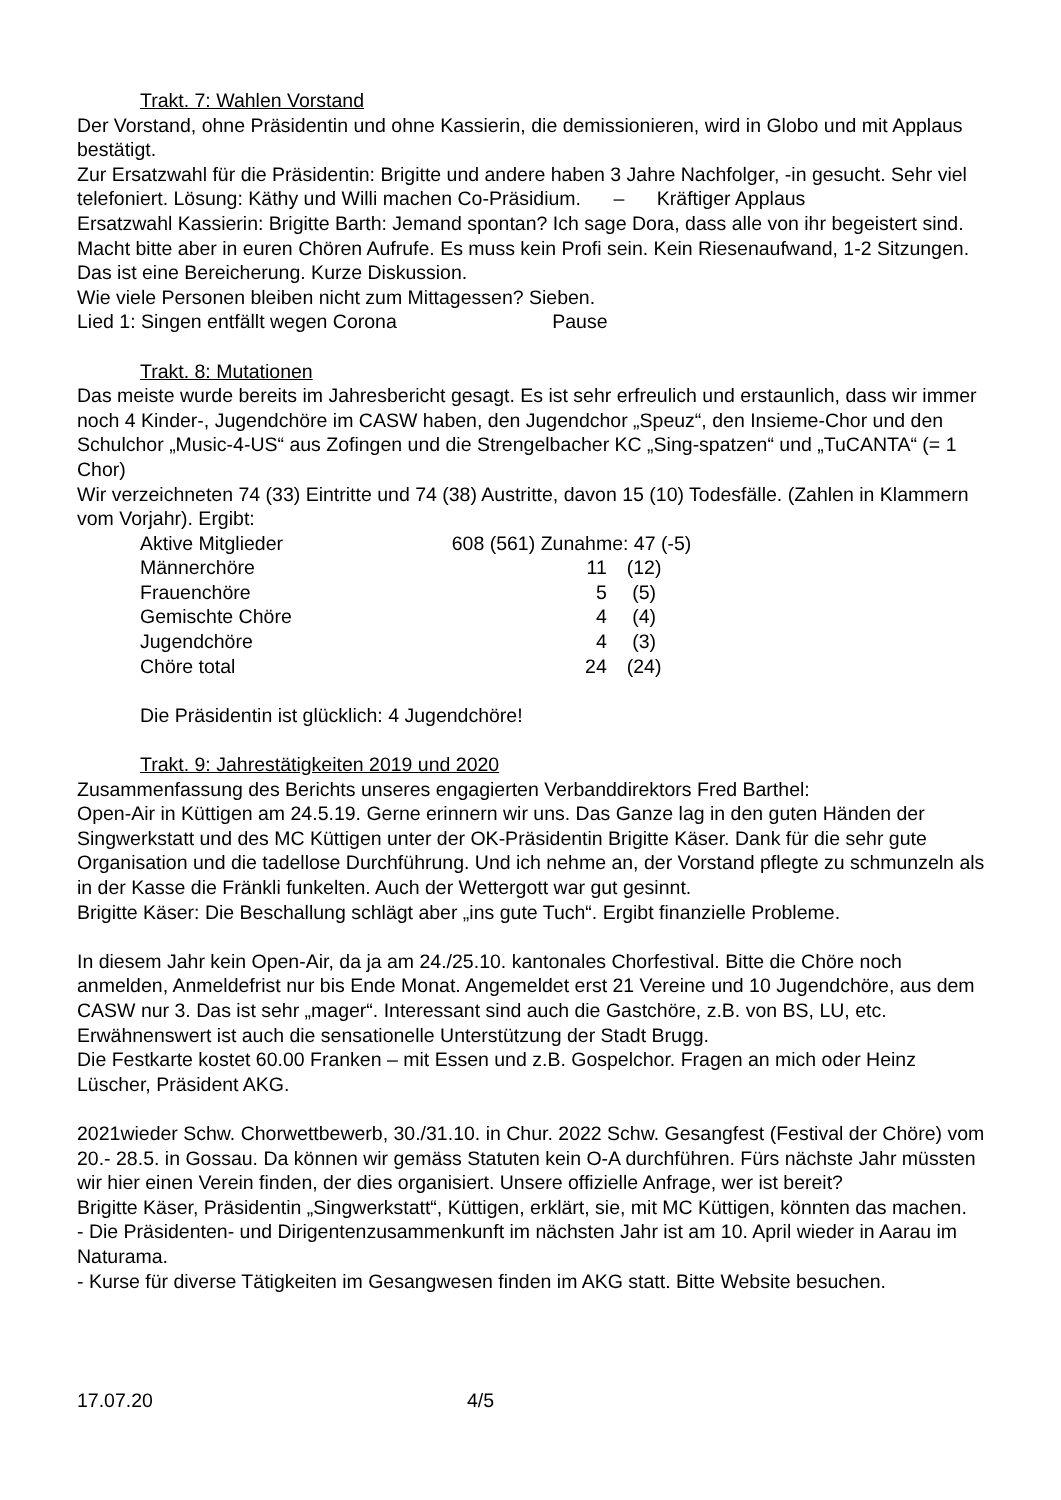Trakt. 7: Wahlen Vorstand
Der Vorstand, ohne Präsidentin und ohne Kassierin, die demissionieren, wird in Globo und mit Applaus bestätigt.
Zur Ersatzwahl für die Präsidentin: Brigitte und andere haben 3 Jahre Nachfolger, -in gesucht. Sehr viel telefoniert. Lösung: Käthy und Willi machen Co-Präsidium. – Kräftiger Applaus
Ersatzwahl Kassierin: Brigitte Barth: Jemand spontan? Ich sage Dora, dass alle von ihr begeistert sind. Macht bitte aber in euren Chören Aufrufe. Es muss kein Profi sein. Kein Riesenaufwand, 1-2 Sitzungen. Das ist eine Bereicherung. Kurze Diskussion.
Wie viele Personen bleiben nicht zum Mittagessen? Sieben.
Lied 1: Singen entfällt wegen Corona Pause
Trakt. 8: Mutationen
Das meiste wurde bereits im Jahresbericht gesagt. Es ist sehr erfreulich und erstaunlich, dass wir immer noch 4 Kinder-, Jugendchöre im CASW haben, den Jugendchor „Speuz“, den Insieme-Chor und den Schulchor „Music-4-US“ aus Zofingen und die Strengelbacher KC „Sing-spatzen“ und „TuCANTA“ (= 1 Chor)
Wir verzeichneten 74 (33) Eintritte und 74 (38) Austritte, davon 15 (10) Todesfälle. (Zahlen in Klammern vom Vorjahr). Ergibt:
| Aktive Mitglieder | 608 (561) Zunahme: 47 (-5) | |
| Männerchöre | 11 | (12) |
| Frauenchöre | 5 | (5) |
| Gemischte Chöre | 4 | (4) |
| Jugendchöre | 4 | (3) |
| Chöre total | 24 | (24) |
Die Präsidentin ist glücklich: 4 Jugendchöre!
Trakt. 9: Jahrestätigkeiten 2019 und 2020
Zusammenfassung des Berichts unseres engagierten Verbanddirektors Fred Barthel:
Open-Air in Küttigen am 24.5.19. Gerne erinnern wir uns. Das Ganze lag in den guten Händen der Singwerkstatt und des MC Küttigen unter der OK-Präsidentin Brigitte Käser. Dank für die sehr gute Organisation und die tadellose Durchführung. Und ich nehme an, der Vorstand pflegte zu schmunzeln als in der Kasse die Fränkli funkelten. Auch der Wettergott war gut gesinnt.
Brigitte Käser: Die Beschallung schlägt aber „ins gute Tuch“. Ergibt finanzielle Probleme.
In diesem Jahr kein Open-Air, da ja am 24./25.10. kantonales Chorfestival. Bitte die Chöre noch anmelden, Anmeldefrist nur bis Ende Monat. Angemeldet erst 21 Vereine und 10 Jugendchöre, aus dem CASW nur 3. Das ist sehr „mager“. Interessant sind auch die Gastchöre, z.B. von BS, LU, etc. Erwähnenswert ist auch die sensationelle Unterstützung der Stadt Brugg.
Die Festkarte kostet 60.00 Franken – mit Essen und z.B. Gospelchor. Fragen an mich oder Heinz Lüscher, Präsident AKG.
2021wieder Schw. Chorwettbewerb, 30./31.10. in Chur. 2022 Schw. Gesangfest (Festival der Chöre) vom 20.- 28.5. in Gossau. Da können wir gemäss Statuten kein O-A durchführen. Fürs nächste Jahr müssten wir hier einen Verein finden, der dies organisiert. Unsere offizielle Anfrage, wer ist bereit?
Brigitte Käser, Präsidentin „Singwerkstatt“, Küttigen, erklärt, sie, mit MC Küttigen, könnten das machen.
- Die Präsidenten- und Dirigentenzusammenkunft im nächsten Jahr ist am 10. April wieder in Aarau im Naturama.
- Kurse für diverse Tätigkeiten im Gesangwesen finden im AKG statt. Bitte Website besuchen.
17.07.20 4/5